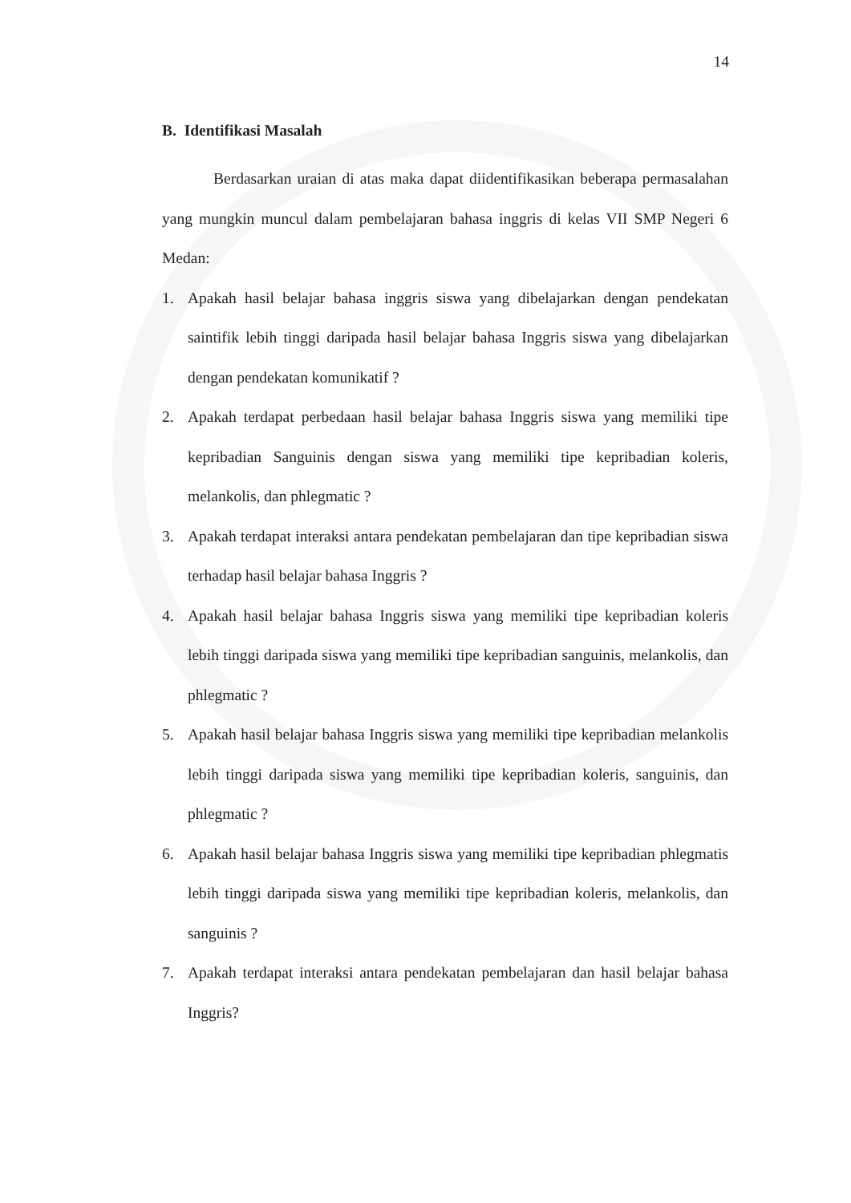14
B. Identifikasi Masalah
Berdasarkan uraian di atas maka dapat diidentifikasikan beberapa permasalahan yang mungkin muncul dalam pembelajaran bahasa inggris di kelas VII SMP Negeri 6 Medan:
1. Apakah hasil belajar bahasa inggris siswa yang dibelajarkan dengan pendekatan saintifik lebih tinggi daripada hasil belajar bahasa Inggris siswa yang dibelajarkan dengan pendekatan komunikatif ?
2. Apakah terdapat perbedaan hasil belajar bahasa Inggris siswa yang memiliki tipe kepribadian Sanguinis dengan siswa yang memiliki tipe kepribadian koleris, melankolis, dan phlegmatic ?
3. Apakah terdapat interaksi antara pendekatan pembelajaran dan tipe kepribadian siswa terhadap hasil belajar bahasa Inggris ?
4. Apakah hasil belajar bahasa Inggris siswa yang memiliki tipe kepribadian koleris lebih tinggi daripada siswa yang memiliki tipe kepribadian sanguinis, melankolis, dan phlegmatic ?
5. Apakah hasil belajar bahasa Inggris siswa yang memiliki tipe kepribadian melankolis lebih tinggi daripada siswa yang memiliki tipe kepribadian koleris, sanguinis, dan phlegmatic ?
6. Apakah hasil belajar bahasa Inggris siswa yang memiliki tipe kepribadian phlegmatis lebih tinggi daripada siswa yang memiliki tipe kepribadian koleris, melankolis, dan sanguinis ?
7. Apakah terdapat interaksi antara pendekatan pembelajaran dan hasil belajar bahasa Inggris?